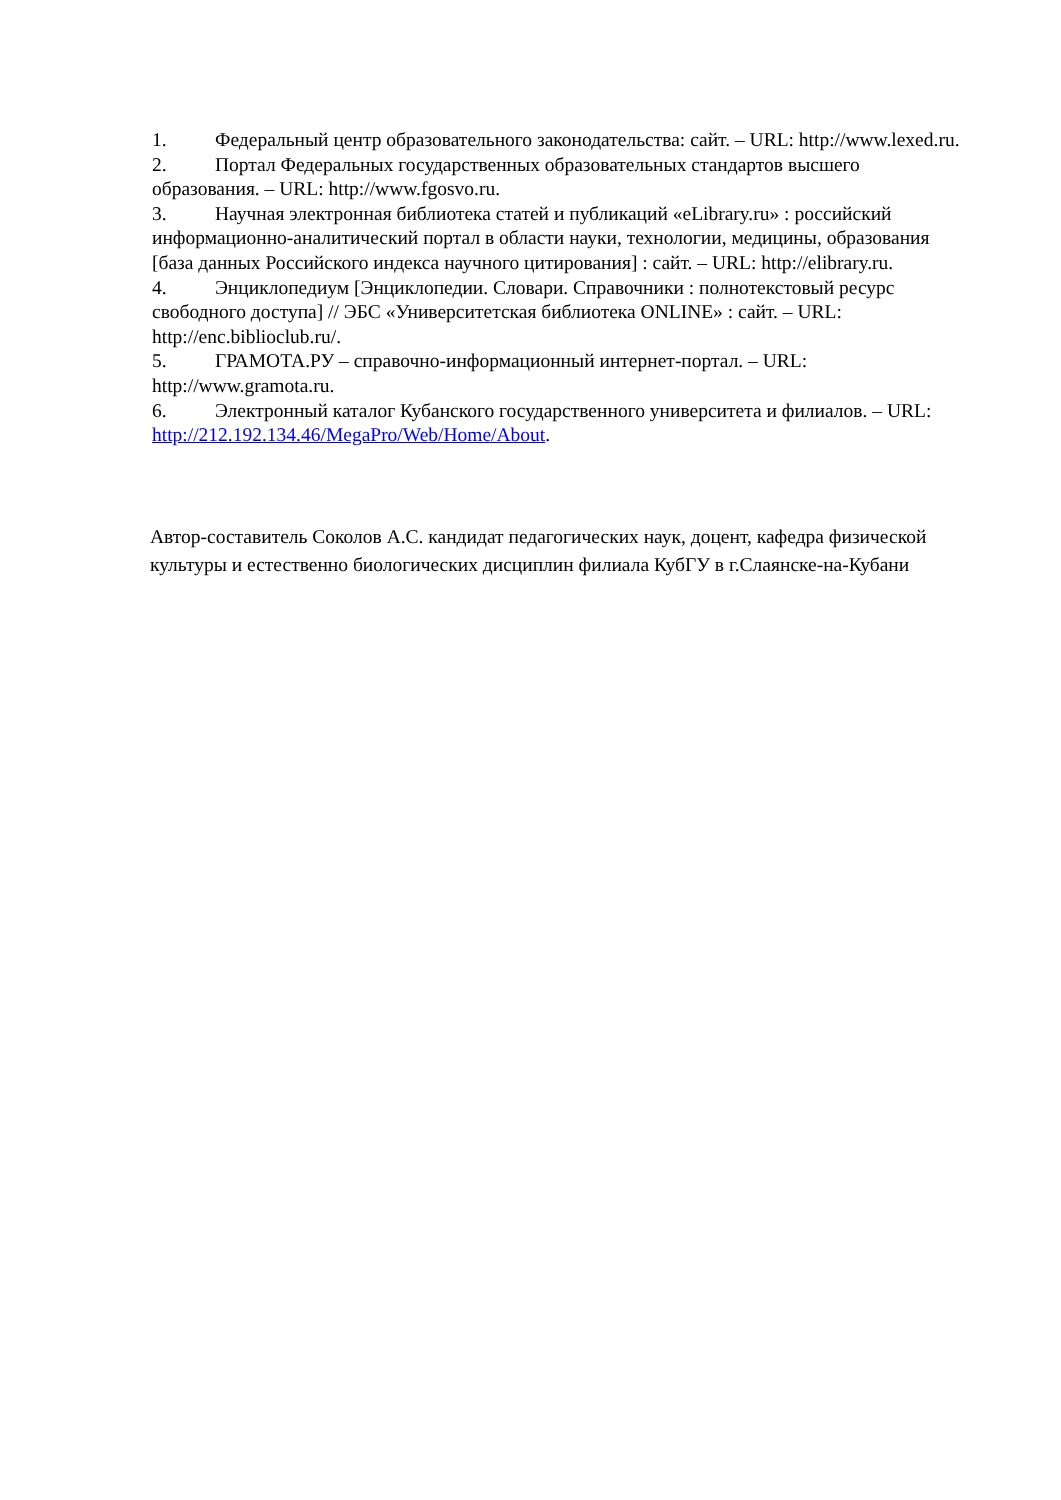1. Федеральный центр образовательного законодательства: сайт. – URL: http://www.lexed.ru.
2. Портал Федеральных государственных образовательных стандартов высшего образования. – URL: http://www.fgosvo.ru.
3. Научная электронная библиотека статей и публикаций «eLibrary.ru» : российский информационно-аналитический портал в области науки, технологии, медицины, образования [база данных Российского индекса научного цитирования] : сайт. – URL: http://elibrary.ru.
4. Энциклопедиум [Энциклопедии. Словари. Справочники : полнотекстовый ресурс свободного доступа] // ЭБС «Университетская библиотека ONLINE» : сайт. – URL: http://enc.biblioclub.ru/.
5. ГРАМОТА.РУ – справочно-информационный интернет-портал. – URL: http://www.gramota.ru.
6. Электронный каталог Кубанского государственного университета и филиалов. – URL: http://212.192.134.46/MegaPro/Web/Home/About.
Автор-составитель Соколов А.С. кандидат педагогических наук, доцент, кафедра физической культуры и естественно биологических дисциплин филиала КубГУ в г.Слаянске-на-Кубани